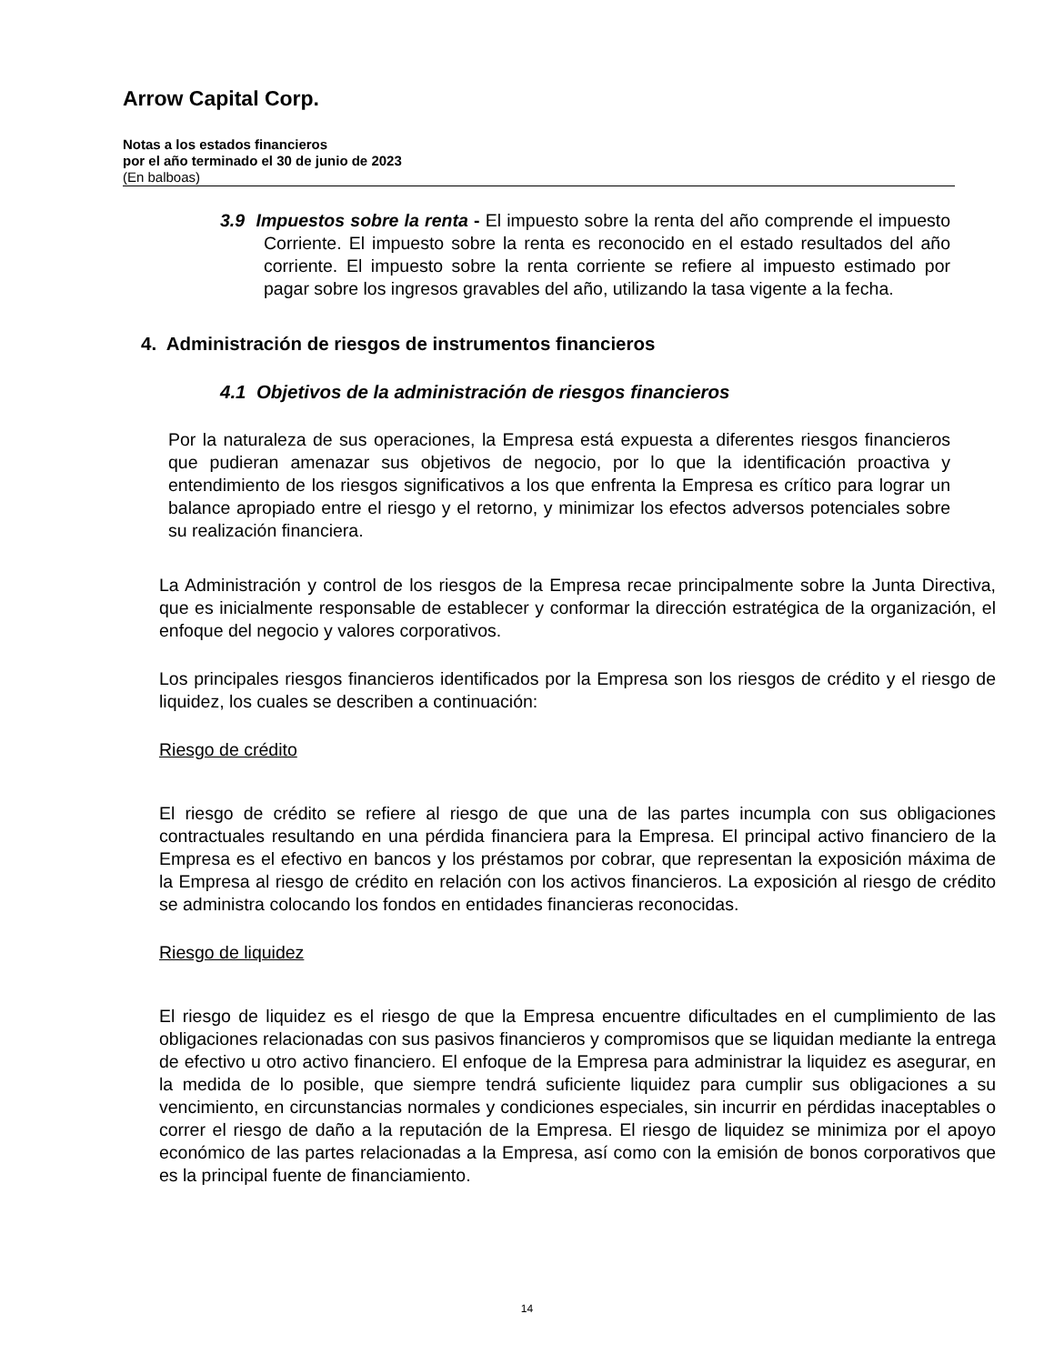Arrow Capital Corp.
Notas a los estados financieros
por el año terminado el 30 de junio de 2023
(En balboas)
3.9 Impuestos sobre la renta - El impuesto sobre la renta del año comprende el impuesto Corriente. El impuesto sobre la renta es reconocido en el estado resultados del año corriente. El impuesto sobre la renta corriente se refiere al impuesto estimado por pagar sobre los ingresos gravables del año, utilizando la tasa vigente a la fecha.
4. Administración de riesgos de instrumentos financieros
4.1 Objetivos de la administración de riesgos financieros
Por la naturaleza de sus operaciones, la Empresa está expuesta a diferentes riesgos financieros que pudieran amenazar sus objetivos de negocio, por lo que la identificación proactiva y entendimiento de los riesgos significativos a los que enfrenta la Empresa es crítico para lograr un balance apropiado entre el riesgo y el retorno, y minimizar los efectos adversos potenciales sobre su realización financiera.
La Administración y control de los riesgos de la Empresa recae principalmente sobre la Junta Directiva, que es inicialmente responsable de establecer y conformar la dirección estratégica de la organización, el enfoque del negocio y valores corporativos.
Los principales riesgos financieros identificados por la Empresa son los riesgos de crédito y el riesgo de liquidez, los cuales se describen a continuación:
Riesgo de crédito
El riesgo de crédito se refiere al riesgo de que una de las partes incumpla con sus obligaciones contractuales resultando en una pérdida financiera para la Empresa. El principal activo financiero de la Empresa es el efectivo en bancos y los préstamos por cobrar, que representan la exposición máxima de la Empresa al riesgo de crédito en relación con los activos financieros. La exposición al riesgo de crédito se administra colocando los fondos en entidades financieras reconocidas.
Riesgo de liquidez
El riesgo de liquidez es el riesgo de que la Empresa encuentre dificultades en el cumplimiento de las obligaciones relacionadas con sus pasivos financieros y compromisos que se liquidan mediante la entrega de efectivo u otro activo financiero. El enfoque de la Empresa para administrar la liquidez es asegurar, en la medida de lo posible, que siempre tendrá suficiente liquidez para cumplir sus obligaciones a su vencimiento, en circunstancias normales y condiciones especiales, sin incurrir en pérdidas inaceptables o correr el riesgo de daño a la reputación de la Empresa. El riesgo de liquidez se minimiza por el apoyo económico de las partes relacionadas a la Empresa, así como con la emisión de bonos corporativos que es la principal fuente de financiamiento.
14